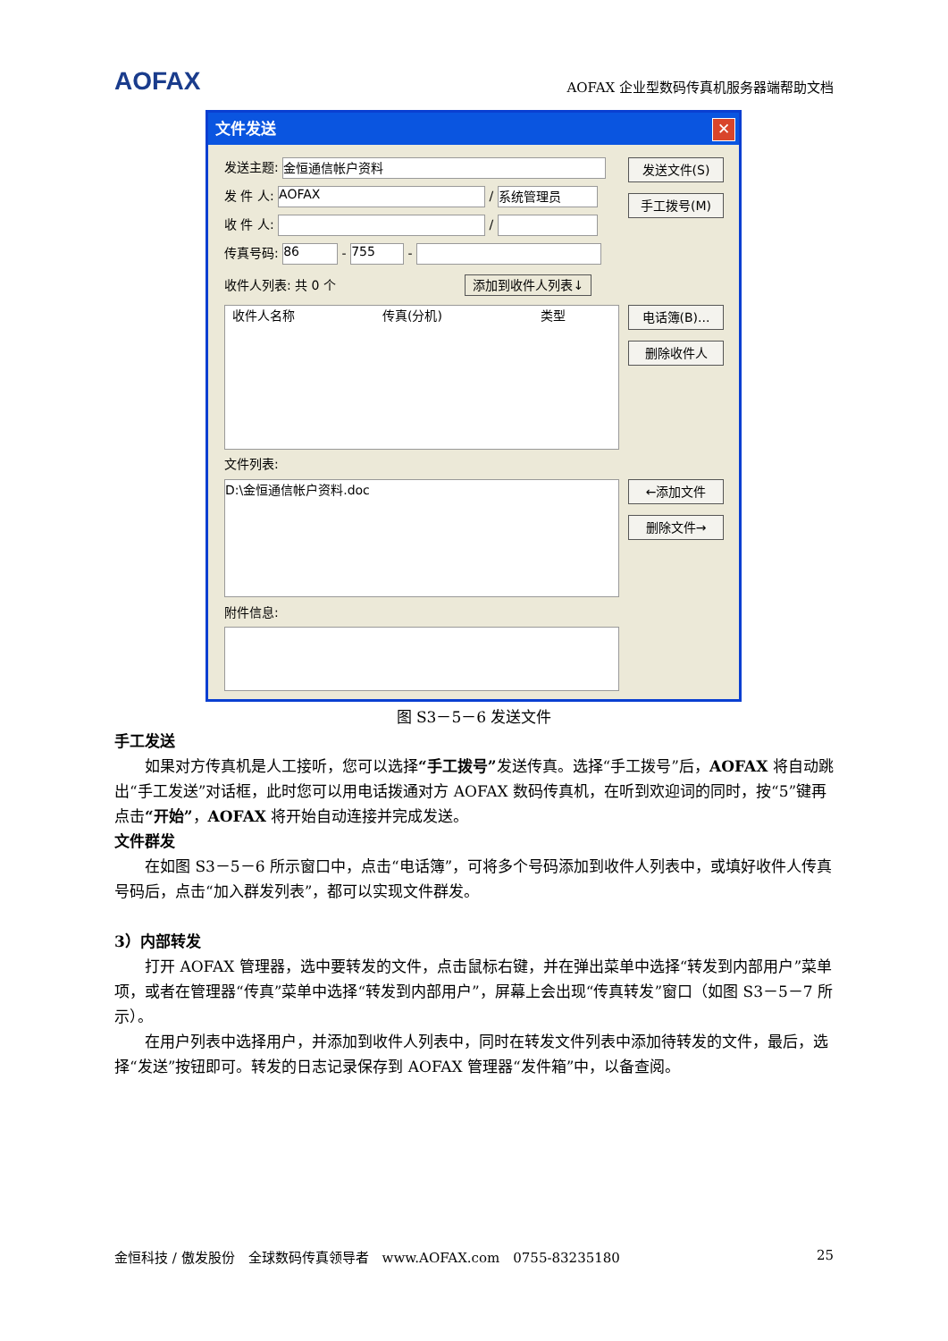AOFAX
AOFAX 企业型数码传真机服务器端帮助文档
文件发送
✕
发送主题: 金恒通信帐户资料
发 件 人: AOFAX / 系统管理员
收 件 人: /
传真号码: 86 - 755 -
收件人列表: 共 0 个 添加到收件人列表↓
收件人名称 传真(分机) 类型
文件列表:
D:\金恒通信帐户资料.doc
附件信息:
发送文件(S)
手工拨号(M)
电话簿(B)...
删除收件人
←添加文件
删除文件→
图 S3－5－6 发送文件
手工发送
如果对方传真机是人工接听，您可以选择“手工拨号”发送传真。选择“手工拨号”后，AOFAX 将自动跳出“手工发送”对话框，此时您可以用电话拨通对方 AOFAX 数码传真机，在听到欢迎词的同时，按“5”键再点击“开始”，AOFAX 将开始自动连接并完成发送。
文件群发
在如图 S3－5－6 所示窗口中，点击“电话簿”，可将多个号码添加到收件人列表中，或填好收件人传真号码后，点击“加入群发列表”，都可以实现文件群发。
3）内部转发
打开 AOFAX 管理器，选中要转发的文件，点击鼠标右键，并在弹出菜单中选择“转发到内部用户”菜单项，或者在管理器“传真”菜单中选择“转发到内部用户”，屏幕上会出现“传真转发”窗口（如图 S3－5－7 所示）。
在用户列表中选择用户，并添加到收件人列表中，同时在转发文件列表中添加待转发的文件，最后，选择“发送”按钮即可。转发的日志记录保存到 AOFAX 管理器“发件箱”中，以备查阅。
金恒科技 / 傲发股份　全球数码传真领导者　www.AOFAX.com　0755-83235180 25